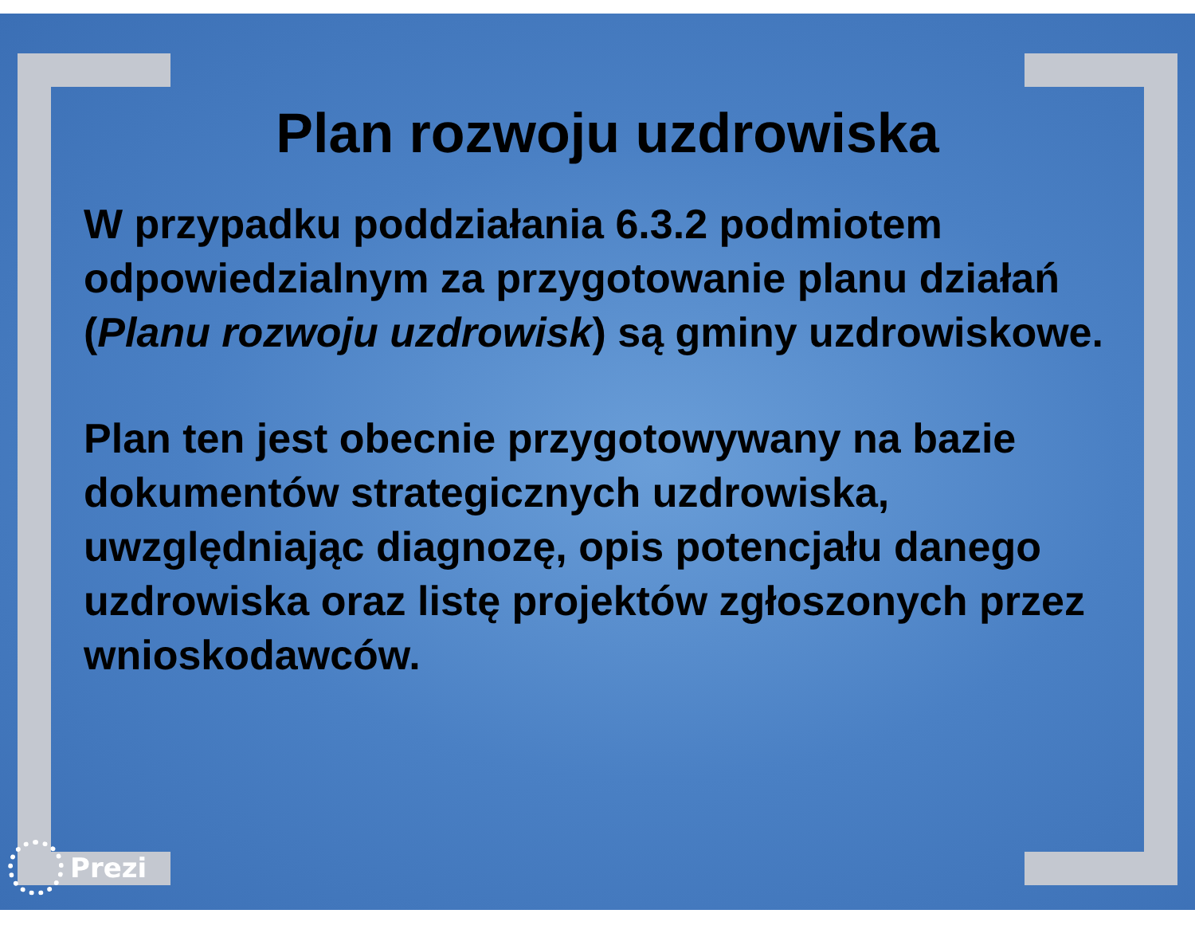Plan rozwoju uzdrowiska
W przypadku poddziałania 6.3.2 podmiotem odpowiedzialnym za przygotowanie planu działań (Planu rozwoju uzdrowisk) są gminy uzdrowiskowe.
Plan ten jest obecnie przygotowywany na bazie dokumentów strategicznych uzdrowiska, uwzględniając diagnozę, opis potencjału danego uzdrowiska oraz listę projektów zgłoszonych przez wnioskodawców.
Prezi